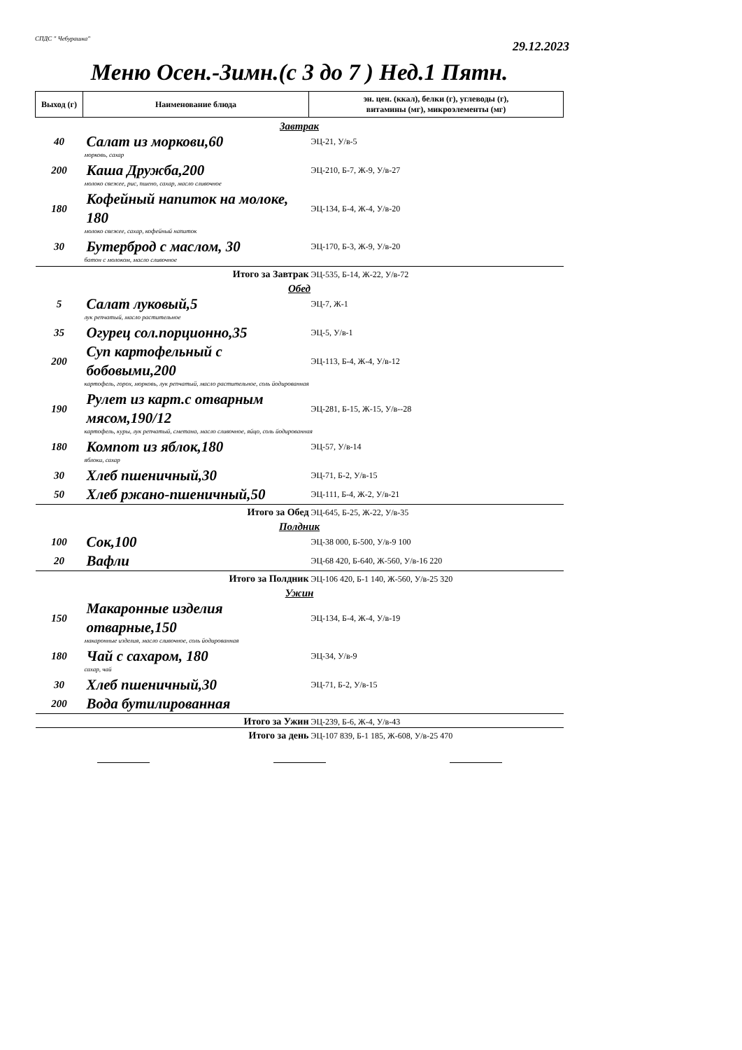СПДС " Чебурашка"
29.12.2023
Меню Осен.-Зимн.(с 3 до 7 ) Нед.1 Пятн.
| Выход (г) | Наименование блюда | эн. цен. (ккал), белки (г), углеводы (г), витамины (мг), микроэлементы (мг) |
| --- | --- | --- |
| Завтрак | | |
| 40 | Салат из моркови,60 | ЭЦ-21, У/в-5 |
| морковь, сахар | | |
| 200 | Каша Дружба,200 | ЭЦ-210, Б-7, Ж-9, У/в-27 |
| молоко свежее, рис, пшено, сахар, масло сливочное | | |
| 180 | Кофейный напиток на молоке, 180 | ЭЦ-134, Б-4, Ж-4, У/в-20 |
| молоко свежее, сахар, кофейный напиток | | |
| 30 | Бутерброд с маслом, 30 | ЭЦ-170, Б-3, Ж-9, У/в-20 |
| батон с молоком, масло сливочное | | |
| | Итого за Завтрак | ЭЦ-535, Б-14, Ж-22, У/в-72 |
| Обед | | |
| 5 | Салат луковый,5 | ЭЦ-7, Ж-1 |
| лук репчатый, масло растительное | | |
| 35 | Огурец сол.порционно,35 | ЭЦ-5, У/в-1 |
| 200 | Суп картофельный с бобовыми,200 | ЭЦ-113, Б-4, Ж-4, У/в-12 |
| картофель, горох, морковь, лук репчатый, масло растительное, соль йодированная | | |
| 190 | Рулет из карт.с отварным мясом,190/12 | ЭЦ-281, Б-15, Ж-15, У/в--28 |
| картофель, куры, лук репчатый, сметана, масло сливочное, яйцо, соль йодированная | | |
| 180 | Компот из яблок,180 | ЭЦ-57, У/в-14 |
| яблоки, сахар | | |
| 30 | Хлеб пшеничный,30 | ЭЦ-71, Б-2, У/в-15 |
| 50 | Хлеб ржано-пшеничный,50 | ЭЦ-111, Б-4, Ж-2, У/в-21 |
| | Итого за Обед | ЭЦ-645, Б-25, Ж-22, У/в-35 |
| Полдник | | |
| 100 | Сок,100 | ЭЦ-38 000, Б-500, У/в-9 100 |
| 20 | Вафли | ЭЦ-68 420, Б-640, Ж-560, У/в-16 220 |
| | Итого за Полдник | ЭЦ-106 420, Б-1 140, Ж-560, У/в-25 320 |
| Ужин | | |
| 150 | Макаронные изделия отварные,150 | ЭЦ-134, Б-4, Ж-4, У/в-19 |
| макаронные изделия, масло сливочное, соль йодированная | | |
| 180 | Чай с сахаром, 180 | ЭЦ-34, У/в-9 |
| сахар, чай | | |
| 30 | Хлеб пшеничный,30 | ЭЦ-71, Б-2, У/в-15 |
| 200 | Вода бутилированная | |
| | Итого за Ужин | ЭЦ-239, Б-6, Ж-4, У/в-43 |
| | Итого за день | ЭЦ-107 839, Б-1 185, Ж-608, У/в-25 470 |